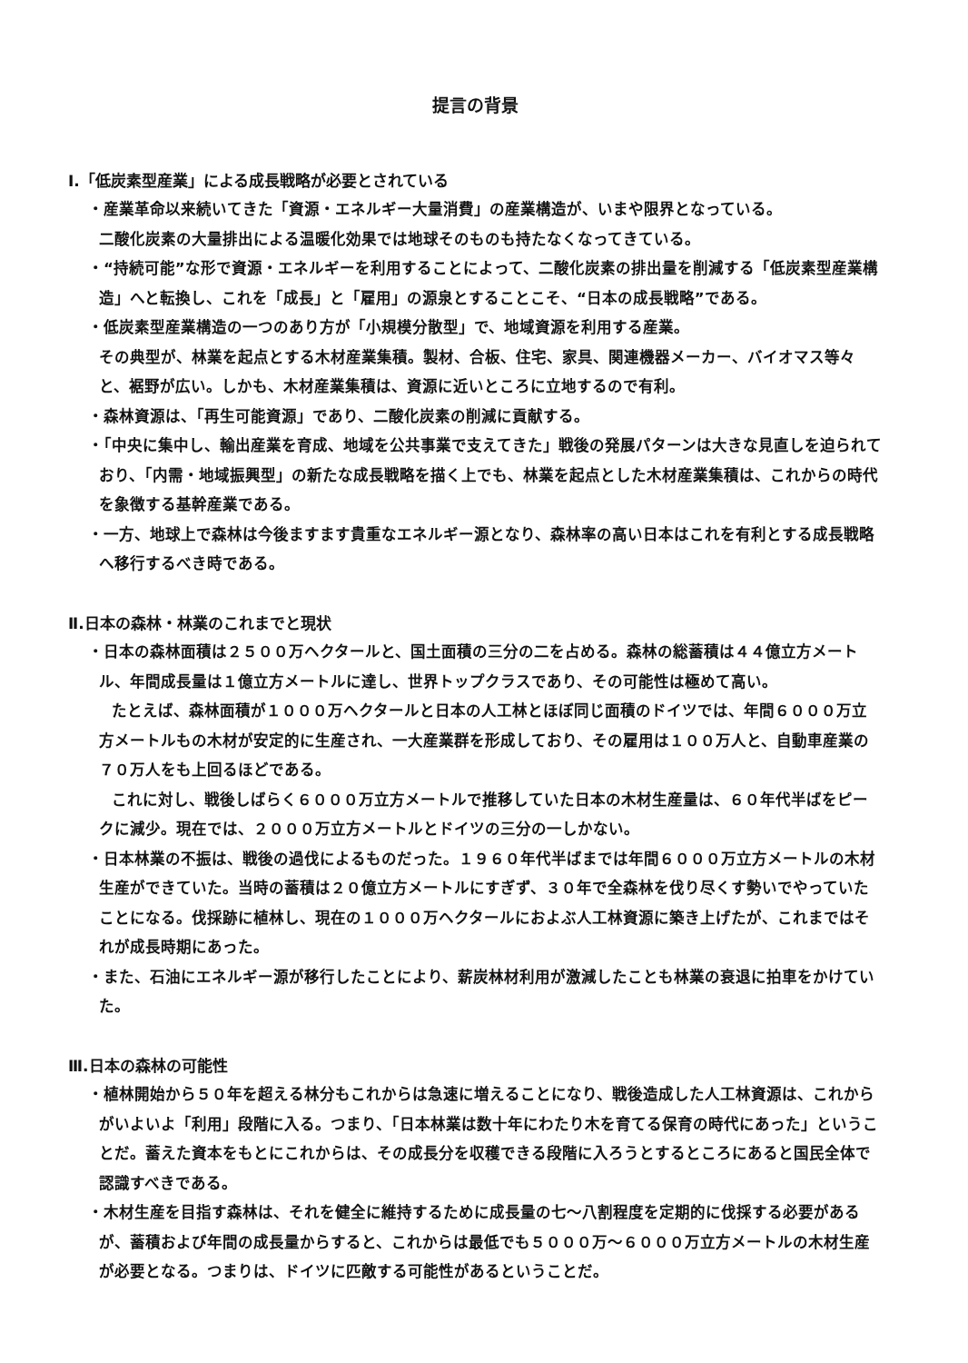提言の背景
Ⅰ.「低炭素型産業」による成長戦略が必要とされている
・産業革命以来続いてきた「資源・エネルギー大量消費」の産業構造が、いまや限界となっている。
二酸化炭素の大量排出による温暖化効果では地球そのものも持たなくなってきている。
・“持続可能”な形で資源・エネルギーを利用することによって、二酸化炭素の排出量を削減する「低炭素型産業構造」へと転換し、これを「成長」と「雇用」の源泉とすることこそ、“日本の成長戦略”である。
・低炭素型産業構造の一つのあり方が「小規模分散型」で、地域資源を利用する産業。
その典型が、林業を起点とする木材産業集積。製材、合板、住宅、家具、関連機器メーカー、バイオマス等々と、裾野が広い。しかも、木材産業集積は、資源に近いところに立地するので有利。
・森林資源は、「再生可能資源」であり、二酸化炭素の削減に貢献する。
・「中央に集中し、輸出産業を育成、地域を公共事業で支えてきた」戦後の発展パターンは大きな見直しを迫られており、「内需・地域振興型」の新たな成長戦略を描く上でも、林業を起点とした木材産業集積は、これからの時代を象徴する基幹産業である。
・一方、地球上で森林は今後ますます貴重なエネルギー源となり、森林率の高い日本はこれを有利とする成長戦略へ移行するべき時である。
Ⅱ.日本の森林・林業のこれまでと現状
・日本の森林面積は２５００万ヘクタールと、国土面積の三分の二を占める。森林の総蓄積は４４億立方メートル、年間成長量は１億立方メートルに達し、世界トップクラスであり、その可能性は極めて高い。
たとえば、森林面積が１０００万ヘクタールと日本の人工林とほぼ同じ面積のドイツでは、年間６０００万立方メートルもの木材が安定的に生産され、一大産業群を形成しており、その雇用は１００万人と、自動車産業の７０万人をも上回るほどである。
これに対し、戦後しばらく６０００万立方メートルで推移していた日本の木材生産量は、６０年代半ばをピークに減少。現在では、２０００万立方メートルとドイツの三分の一しかない。
・日本林業の不振は、戦後の過伐によるものだった。１９６０年代半ばまでは年間６０００万立方メートルの木材生産ができていた。当時の蓄積は２０億立方メートルにすぎず、３０年で全森林を伐り尽くす勢いでやっていたことになる。伐採跡に植林し、現在の１０００万ヘクタールにおよぶ人工林資源に築き上げたが、これまではそれが成長時期にあった。
・また、石油にエネルギー源が移行したことにより、薪炭林材利用が激減したことも林業の衰退に拍車をかけていた。
Ⅲ.日本の森林の可能性
・植林開始から５０年を超える林分もこれからは急速に増えることになり、戦後造成した人工林資源は、これからがいよいよ「利用」段階に入る。つまり、「日本林業は数十年にわたり木を育てる保育の時代にあった」ということだ。蓄えた資本をもとにこれからは、その成長分を収穫できる段階に入ろうとするところにあると国民全体で認識すべきである。
・木材生産を目指す森林は、それを健全に維持するために成長量の七～八割程度を定期的に伐採する必要があるが、蓄積および年間の成長量からすると、これからは最低でも５０００万～６０００万立方メートルの木材生産が必要となる。つまりは、ドイツに匹敵する可能性があるということだ。